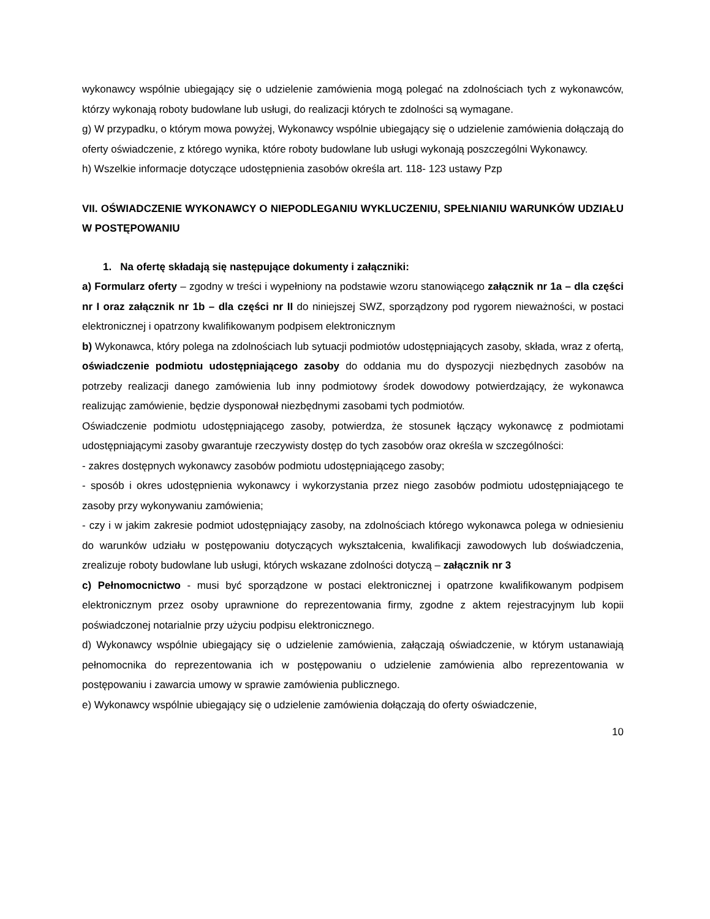wykonawcy wspólnie ubiegający się o udzielenie zamówienia mogą polegać na zdolnościach tych z wykonawców, którzy wykonają roboty budowlane lub usługi, do realizacji których te zdolności są wymagane.
g) W przypadku, o którym mowa powyżej, Wykonawcy wspólnie ubiegający się o udzielenie zamówienia dołączają do oferty oświadczenie, z którego wynika, które roboty budowlane lub usługi wykonają poszczególni Wykonawcy.
h) Wszelkie informacje dotyczące udostępnienia zasobów określa art. 118- 123 ustawy Pzp
VII. OŚWIADCZENIE WYKONAWCY O NIEPODLEGANIU WYKLUCZENIU, SPEŁNIANIU WARUNKÓW UDZIAŁU W POSTĘPOWANIU
1. Na ofertę składają się następujące dokumenty i załączniki:
a) Formularz oferty – zgodny w treści i wypełniony na podstawie wzoru stanowiącego załącznik nr 1a – dla części nr I oraz załącznik nr 1b – dla części nr II do niniejszej SWZ, sporządzony pod rygorem nieważności, w postaci elektronicznej i opatrzony kwalifikowanym podpisem elektronicznym
b) Wykonawca, który polega na zdolnościach lub sytuacji podmiotów udostępniających zasoby, składa, wraz z ofertą, oświadczenie podmiotu udostępniającego zasoby do oddania mu do dyspozycji niezbędnych zasobów na potrzeby realizacji danego zamówienia lub inny podmiotowy środek dowodowy potwierdzający, że wykonawca realizując zamówienie, będzie dysponował niezbędnymi zasobami tych podmiotów.
Oświadczenie podmiotu udostępniającego zasoby, potwierdza, że stosunek łączący wykonawcę z podmiotami udostępniającymi zasoby gwarantuje rzeczywisty dostęp do tych zasobów oraz określa w szczególności:
- zakres dostępnych wykonawcy zasobów podmiotu udostępniającego zasoby;
- sposób i okres udostępnienia wykonawcy i wykorzystania przez niego zasobów podmiotu udostępniającego te zasoby przy wykonywaniu zamówienia;
- czy i w jakim zakresie podmiot udostępniający zasoby, na zdolnościach którego wykonawca polega w odniesieniu do warunków udziału w postępowaniu dotyczących wykształcenia, kwalifikacji zawodowych lub doświadczenia, zrealizuje roboty budowlane lub usługi, których wskazane zdolności dotyczą – załącznik nr 3
c) Pełnomocnictwo - musi być sporządzone w postaci elektronicznej i opatrzone kwalifikowanym podpisem elektronicznym przez osoby uprawnione do reprezentowania firmy, zgodne z aktem rejestracyjnym lub kopii poświadczonej notarialnie przy użyciu podpisu elektronicznego.
d) Wykonawcy wspólnie ubiegający się o udzielenie zamówienia, załączają oświadczenie, w którym ustanawiają pełnomocnika do reprezentowania ich w postępowaniu o udzielenie zamówienia albo reprezentowania w postępowaniu i zawarcia umowy w sprawie zamówienia publicznego.
e) Wykonawcy wspólnie ubiegający się o udzielenie zamówienia dołączają do oferty oświadczenie,
10